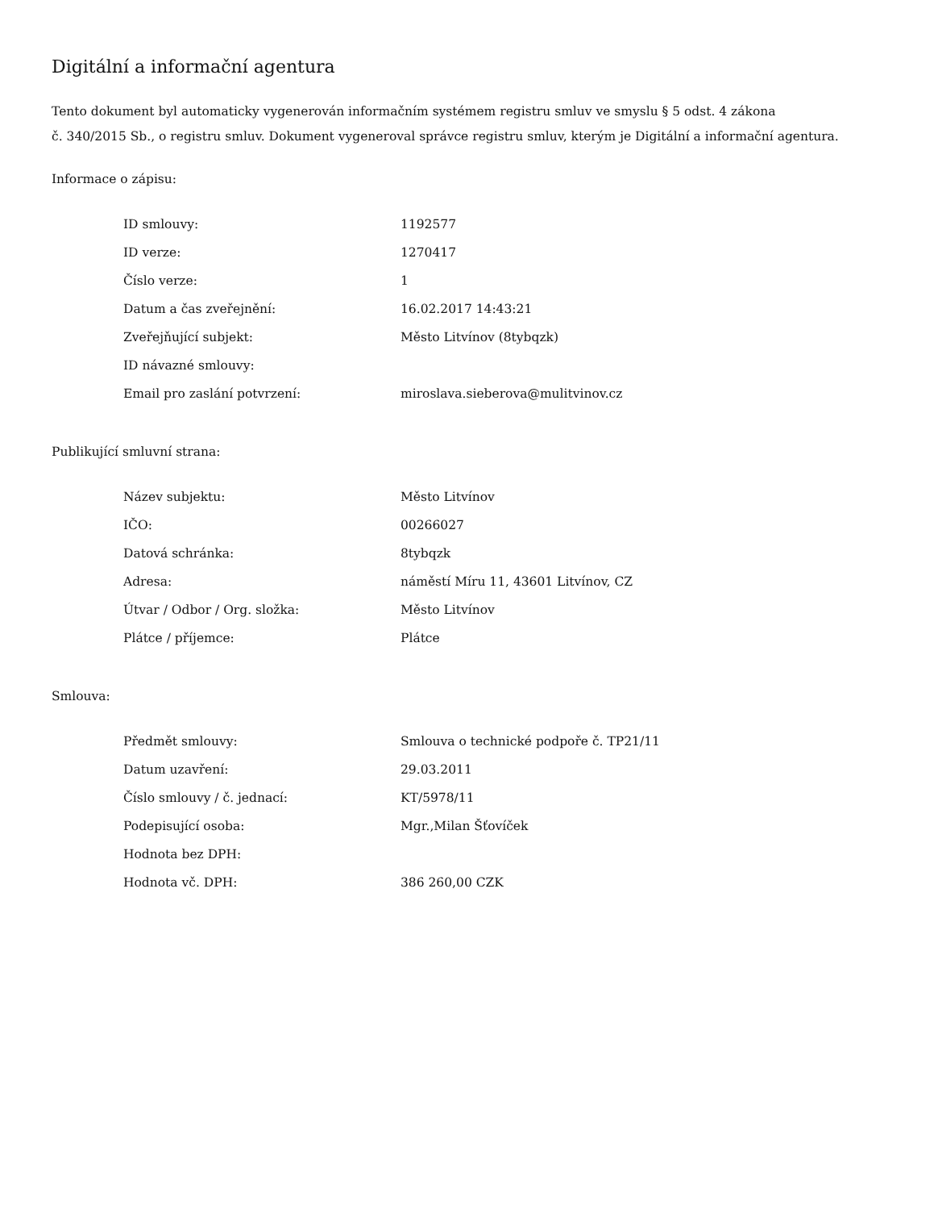Digitální a informační agentura
Tento dokument byl automaticky vygenerován informačním systémem registru smluv ve smyslu § 5 odst. 4 zákona
č. 340/2015 Sb., o registru smluv. Dokument vygeneroval správce registru smluv, kterým je Digitální a informační agentura.
Informace o zápisu:
| ID smlouvy: | 1192577 |
| ID verze: | 1270417 |
| Číslo verze: | 1 |
| Datum a čas zveřejnění: | 16.02.2017 14:43:21 |
| Zveřejňující subjekt: | Město Litvínov (8tybqzk) |
| ID návazné smlouvy: | |
| Email pro zaslání potvrzení: | miroslava.sieberova@mulitvinov.cz |
Publikující smluvní strana:
| Název subjektu: | Město Litvínov |
| IČO: | 00266027 |
| Datová schránka: | 8tybqzk |
| Adresa: | náměstí Míru 11, 43601 Litvínov, CZ |
| Útvar / Odbor / Org. složka: | Město Litvínov |
| Plátce / příjemce: | Plátce |
Smlouva:
| Předmět smlouvy: | Smlouva o technické podpoře č. TP21/11 |
| Datum uzavření: | 29.03.2011 |
| Číslo smlouvy / č. jednací: | KT/5978/11 |
| Podepisující osoba: | Mgr.,Milan Šťovíček |
| Hodnota bez DPH: | |
| Hodnota vč. DPH: | 386 260,00 CZK |